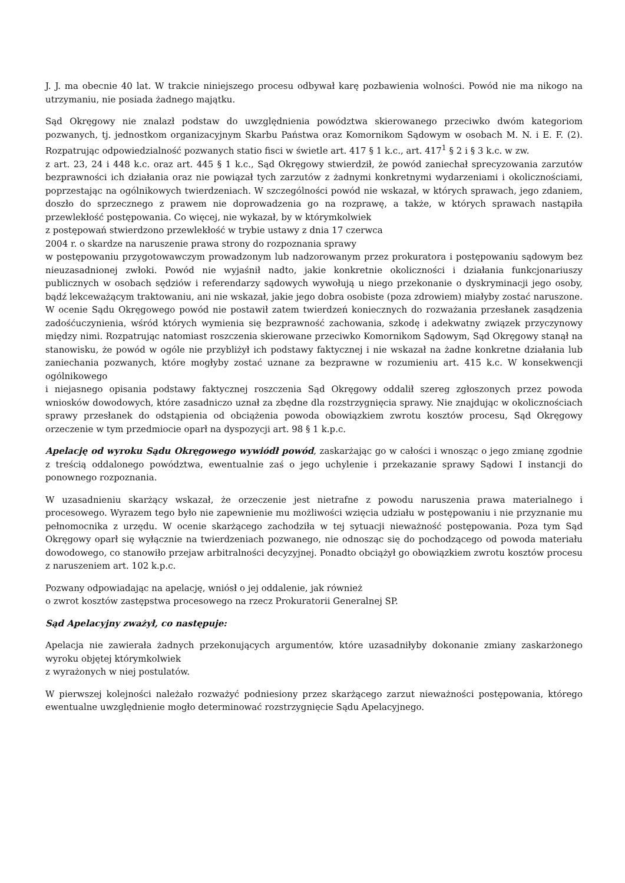J. J. ma obecnie 40 lat. W trakcie niniejszego procesu odbywał karę pozbawienia wolności. Powód nie ma nikogo na utrzymaniu, nie posiada żadnego majątku.
Sąd Okręgowy nie znalazł podstaw do uwzględnienia powództwa skierowanego przeciwko dwóm kategoriom pozwanych, tj. jednostkom organizacyjnym Skarbu Państwa oraz Komornikom Sądowym w osobach M. N. i E. F. (2). Rozpatrując odpowiedzialność pozwanych statio fisci w świetle art. 417 § 1 k.c., art. 417<sup>1</sup> § 2 i § 3 k.c. w zw.
z art. 23, 24 i 448 k.c. oraz art. 445 § 1 k.c., Sąd Okręgowy stwierdził, że powód zaniechał sprecyzowania zarzutów bezprawności ich działania oraz nie powiązał tych zarzutów z żadnymi konkretnymi wydarzeniami i okolicznościami, poprzestając na ogólnikowych twierdzeniach. W szczególności powód nie wskazał, w których sprawach, jego zdaniem, doszło do sprzecznego z prawem nie doprowadzenia go na rozprawę, a także, w których sprawach nastąpiła przewlekłość postępowania. Co więcej, nie wykazał, by w którymkolwiek
z postępowań stwierdzono przewlekłość w trybie ustawy z dnia 17 czerwca
2004 r. o skardze na naruszenie prawa strony do rozpoznania sprawy
w postępowaniu przygotowawczym prowadzonym lub nadzorowanym przez prokuratora i postępowaniu sądowym bez nieuzasadnionej zwłoki. Powód nie wyjaśnił nadto, jakie konkretnie okoliczności i działania funkcjonariuszy publicznych w osobach sędziów i referendarzy sądowych wywołują u niego przekonanie o dyskryminacji jego osoby, bądź lekceważącym traktowaniu, ani nie wskazał, jakie jego dobra osobiste (poza zdrowiem) miałyby zostać naruszone. W ocenie Sądu Okręgowego powód nie postawił zatem twierdzeń koniecznych do rozważania przesłanek zasądzenia zadośćuczynienia, wśród których wymienia się bezprawność zachowania, szkodę i adekwatny związek przyczynowy między nimi. Rozpatrując natomiast roszczenia skierowane przeciwko Komornikom Sądowym, Sąd Okręgowy stanął na stanowisku, że powód w ogóle nie przybliżył ich podstawy faktycznej i nie wskazał na żadne konkretne działania lub zaniechania pozwanych, które mogłyby zostać uznane za bezprawne w rozumieniu art. 415 k.c. W konsekwencji ogólnikowego
i niejasnego opisania podstawy faktycznej roszczenia Sąd Okręgowy oddalił szereg zgłoszonych przez powoda wniosków dowodowych, które zasadniczo uznał za zbędne dla rozstrzygnięcia sprawy. Nie znajdując w okolicznościach sprawy przesłanek do odstąpienia od obciążenia powoda obowiązkiem zwrotu kosztów procesu, Sąd Okręgowy orzeczenie w tym przedmiocie oparł na dyspozycji art. 98 § 1 k.p.c.
Apelację od wyroku Sądu Okręgowego wywiódł powód, zaskarżając go w całości i wnosząc o jego zmianę zgodnie z treścią oddalonego powództwa, ewentualnie zaś o jego uchylenie i przekazanie sprawy Sądowi I instancji do ponownego rozpoznania.
W uzasadnieniu skarżący wskazał, że orzeczenie jest nietrafne z powodu naruszenia prawa materialnego i procesowego. Wyrazem tego było nie zapewnienie mu możliwości wzięcia udziału w postępowaniu i nie przyznanie mu pełnomocnika z urzędu. W ocenie skarżącego zachodziła w tej sytuacji nieważność postępowania. Poza tym Sąd Okręgowy oparł się wyłącznie na twierdzeniach pozwanego, nie odnosząc się do pochodzącego od powoda materiału dowodowego, co stanowiło przejaw arbitralności decyzyjnej. Ponadto obciążył go obowiązkiem zwrotu kosztów procesu z naruszeniem art. 102 k.p.c.
Pozwany odpowiadając na apelację, wniósł o jej oddalenie, jak również
o zwrot kosztów zastępstwa procesowego na rzecz Prokuratorii Generalnej SP.
Sąd Apelacyjny zważył, co następuje:
Apelacja nie zawierała żadnych przekonujących argumentów, które uzasadniłyby dokonanie zmiany zaskarżonego wyroku objętej którymkolwiek
z wyrażonych w niej postulatów.
W pierwszej kolejności należało rozważyć podniesiony przez skarżącego zarzut nieważności postępowania, którego ewentualne uwzględnienie mogło determinować rozstrzygnięcie Sądu Apelacyjnego.